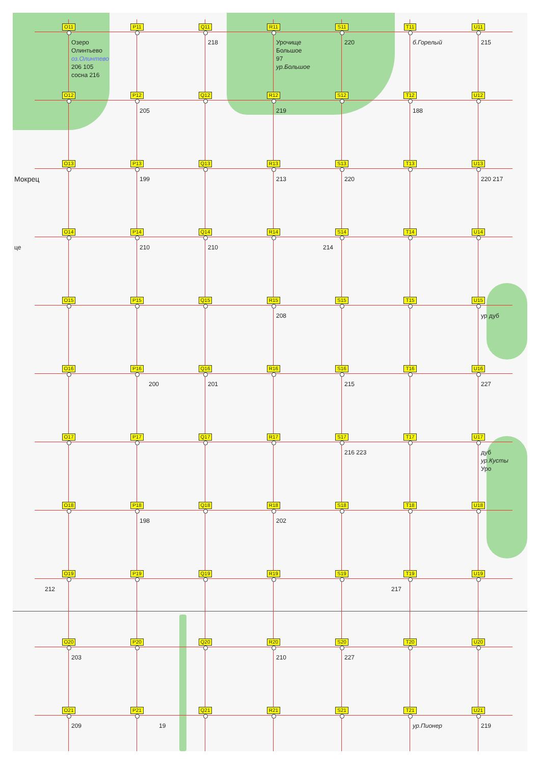O11
Озеро Олинтьево оз.Олинтево
206 105 сосна 216
P11
Q11
218
R11
Урочище Большое
97 ур.Большое
S11
220
T11
б.Горелый
U11
215
O12
P12
205
Q12
R12
219
S12
T12
188
U12
O13
Мокрец
P13
199
Q13
R13
213
S13
220
T13
U13
220 217
O14
це
P14
210
Q14
210
R14
S14
214
T14
U14
O15
P15
Q15
R15
208
S15
T15
U15
ур дуб
O16
P16
200
Q16
201
R16
S16
215
T16
U16
227
O17
P17
Q17
R17
S17
216 223
T17
U17
дуб ур.Кусты Уро
O18
P18
198
Q18
R18
202
S18
T18
U18
O19
212
P19
Q19
R19
S19
T19
217
U19
O20
203
P20
Q20
R20
210
S20
227
T20
U20
O21
209
P21
19
Q21
R21
S21
T21
ур.Пионер
U21
219